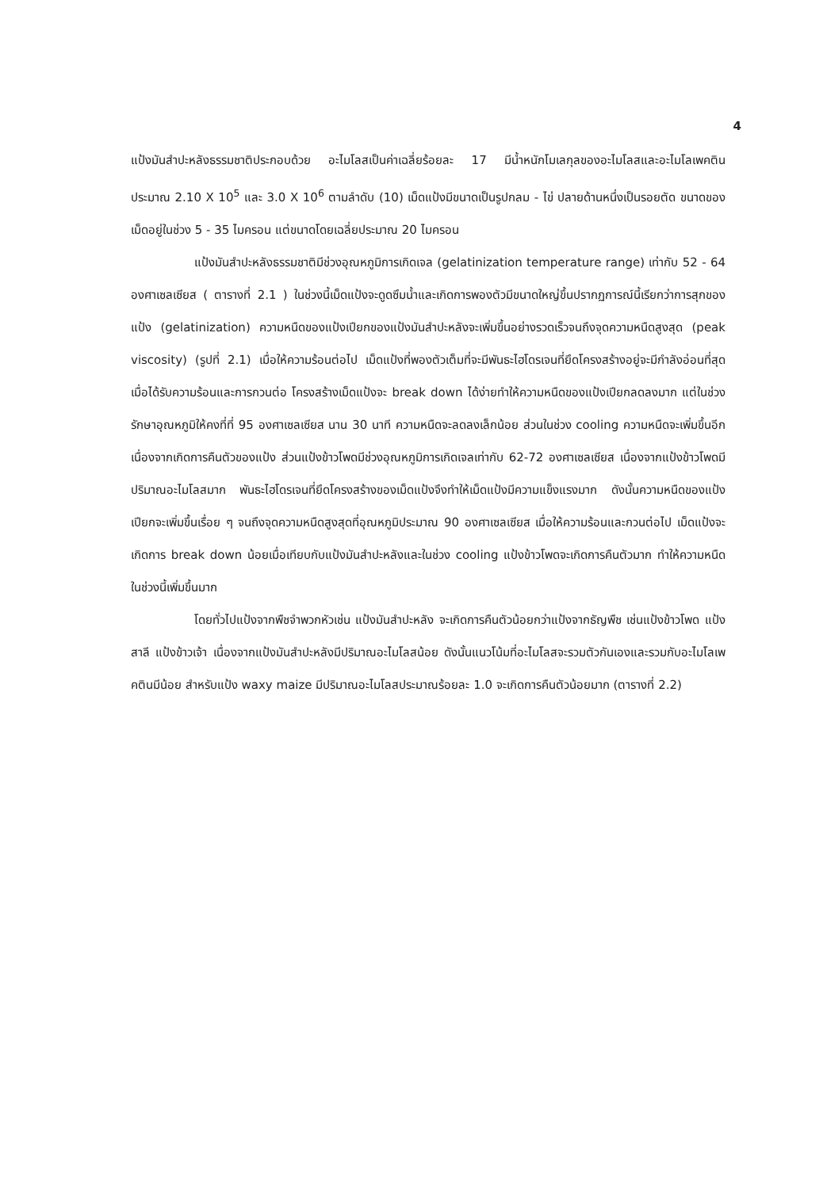4
แป้งมันสำปะหลังธรรมชาติประกอบด้วย อะไมโลสเป็นค่าเฉลี่ยร้อยละ 17 มีน้ำหนักโมเลกุลของอะไมโลสและอะไมโลเพคติน ประมาณ 2.10 X 10<sup>5</sup> และ 3.0 X 10<sup>6</sup> ตามลำดับ (10) เม็ดแป้งมีขนาดเป็นรูปกลม - ไข่ ปลายด้านหนึ่งเป็นรอยตัด ขนาดของเม็ดอยู่ในช่วง 5 - 35 ไมครอน แต่ขนาดโดยเฉลี่ยประมาณ 20 ไมครอน
แป้งมันสำปะหลังธรรมชาติมีช่วงอุณหภูมิการเกิดเจล (gelatinization temperature range) เท่ากับ 52 - 64 องศาเซลเซียส ( ตารางที่ 2.1 ) ในช่วงนี้เม็ดแป้งจะดูดซึมน้ำและเกิดการพองตัวมีขนาดใหญ่ขึ้นปรากฏการณ์นี้เรียกว่าการสุกของแป้ง (gelatinization) ความหนืดของแป้งเปียกของแป้งมันสำปะหลังจะเพิ่มขึ้นอย่างรวดเร็วจนถึงจุดความหนืดสูงสุด (peak viscosity) (รูปที่ 2.1) เมื่อให้ความร้อนต่อไป เม็ดแป้งที่พองตัวเต็มที่จะมีพันธะไฮโดรเจนที่ยึดโครงสร้างอยู่จะมีกำลังอ่อนที่สุด เมื่อได้รับความร้อนและการกวนต่อ โครงสร้างเม็ดแป้งจะ break down ได้ง่ายทำให้ความหนืดของแป้งเปียกลดลงมาก แต่ในช่วงรักษาอุณหภูมิให้คงที่ที่ 95 องศาเซลเซียส นาน 30 นาที ความหนืดจะลดลงเล็กน้อย ส่วนในช่วง cooling ความหนืดจะเพิ่มขึ้นอีกเนื่องจากเกิดการคืนตัวของแป้ง ส่วนแป้งข้าวโพดมีช่วงอุณหภูมิการเกิดเจลเท่ากับ 62-72 องศาเซลเซียส เนื่องจากแป้งข้าวโพดมีปริมาณอะไมโลสมาก พันธะไฮโดรเจนที่ยึดโครงสร้างของเม็ดแป้งจึงทำให้เม็ดแป้งมีความแข็งแรงมาก ดังนั้นความหนืดของแป้งเปียกจะเพิ่มขึ้นเรื่อย ๆ จนถึงจุดความหนืดสูงสุดที่อุณหภูมิประมาณ 90 องศาเซลเซียส เมื่อให้ความร้อนและกวนต่อไป เม็ดแป้งจะเกิดการ break down น้อยเมื่อเทียบกับแป้งมันสำปะหลังและในช่วง cooling แป้งข้าวโพดจะเกิดการคืนตัวมาก ทำให้ความหนืดในช่วงนี้เพิ่มขึ้นมาก
โดยทั่วไปแป้งจากพืชจำพวกหัวเช่น แป้งมันสำปะหลัง จะเกิดการคืนตัวน้อยกว่าแป้งจากธัญพืช เช่นแป้งข้าวโพด แป้งสาลี แป้งข้าวเจ้า เนื่องจากแป้งมันสำปะหลังมีปริมาณอะไมโลสน้อย ดังนั้นแนวโน้มที่อะไมโลสจะรวมตัวกันเองและรวมกับอะไมโลเพคตินมีน้อย สำหรับแป้ง waxy maize มีปริมาณอะไมโลสประมาณร้อยละ 1.0 จะเกิดการคืนตัวน้อยมาก (ตารางที่ 2.2)